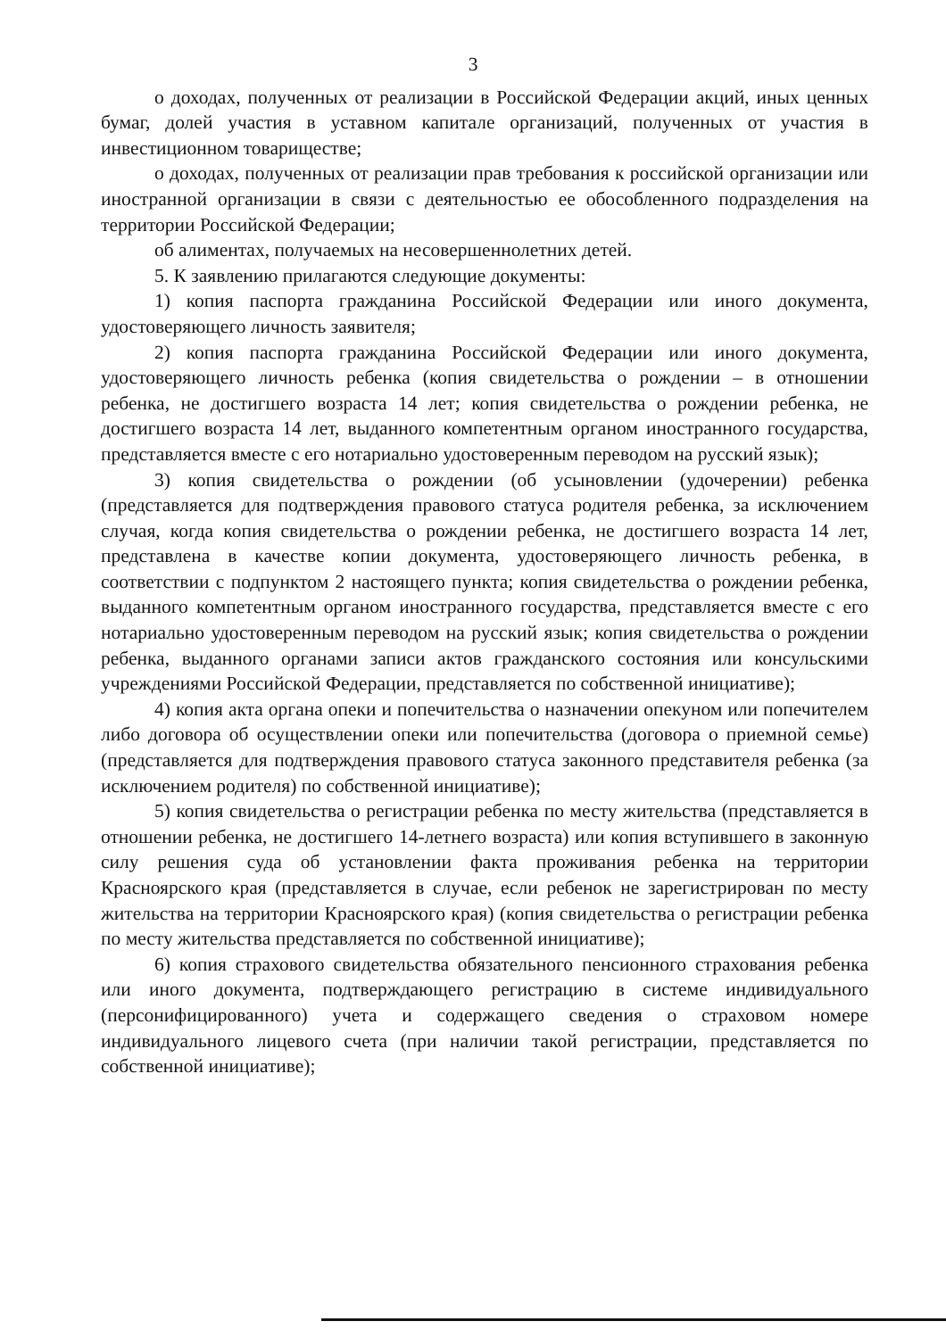3
о доходах, полученных от реализации в Российской Федерации акций, иных ценных бумаг, долей участия в уставном капитале организаций, полученных от участия в инвестиционном товариществе;
о доходах, полученных от реализации прав требования к российской организации или иностранной организации в связи с деятельностью ее обособленного подразделения на территории Российской Федерации;
об алиментах, получаемых на несовершеннолетних детей.
5. К заявлению прилагаются следующие документы:
1) копия паспорта гражданина Российской Федерации или иного документа, удостоверяющего личность заявителя;
2) копия паспорта гражданина Российской Федерации или иного документа, удостоверяющего личность ребенка (копия свидетельства о рождении – в отношении ребенка, не достигшего возраста 14 лет; копия свидетельства о рождении ребенка, не достигшего возраста 14 лет, выданного компетентным органом иностранного государства, представляется вместе с его нотариально удостоверенным переводом на русский язык);
3) копия свидетельства о рождении (об усыновлении (удочерении) ребенка (представляется для подтверждения правового статуса родителя ребенка, за исключением случая, когда копия свидетельства о рождении ребенка, не достигшего возраста 14 лет, представлена в качестве копии документа, удостоверяющего личность ребенка, в соответствии с подпунктом 2 настоящего пункта; копия свидетельства о рождении ребенка, выданного компетентным органом иностранного государства, представляется вместе с его нотариально удостоверенным переводом на русский язык; копия свидетельства о рождении ребенка, выданного органами записи актов гражданского состояния или консульскими учреждениями Российской Федерации, представляется по собственной инициативе);
4) копия акта органа опеки и попечительства о назначении опекуном или попечителем либо договора об осуществлении опеки или попечительства (договора о приемной семье) (представляется для подтверждения правового статуса законного представителя ребенка (за исключением родителя) по собственной инициативе);
5) копия свидетельства о регистрации ребенка по месту жительства (представляется в отношении ребенка, не достигшего 14-летнего возраста) или копия вступившего в законную силу решения суда об установлении факта проживания ребенка на территории Красноярского края (представляется в случае, если ребенок не зарегистрирован по месту жительства на территории Красноярского края) (копия свидетельства о регистрации ребенка по месту жительства представляется по собственной инициативе);
6) копия страхового свидетельства обязательного пенсионного страхования ребенка или иного документа, подтверждающего регистрацию в системе индивидуального (персонифицированного) учета и содержащего сведения о страховом номере индивидуального лицевого счета (при наличии такой регистрации, представляется по собственной инициативе);